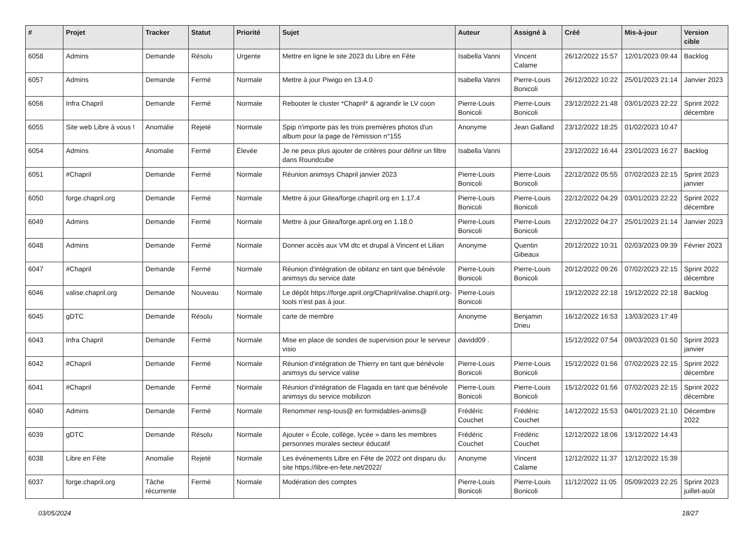| # | Projet | Tracker | Statut | Priorité | Sujet | Auteur | Assigné à | Créé | Mis-à-jour | Version cible |
| --- | --- | --- | --- | --- | --- | --- | --- | --- | --- | --- |
| 6058 | Admins | Demande | Résolu | Urgente | Mettre en ligne le site 2023 du Libre en Fête | Isabella Vanni | Vincent Calame | 26/12/2022 15:57 | 12/01/2023 09:44 | Backlog |
| 6057 | Admins | Demande | Fermé | Normale | Mettre à jour Piwigo en 13.4.0 | Isabella Vanni | Pierre-Louis Bonicoli | 26/12/2022 10:22 | 25/01/2023 21:14 | Janvier 2023 |
| 6056 | Infra Chapril | Demande | Fermé | Normale | Rebooter le cluster *Chapril* & agrandir le LV coon | Pierre-Louis Bonicoli | Pierre-Louis Bonicoli | 23/12/2022 21:48 | 03/01/2023 22:22 | Sprint 2022 décembre |
| 6055 | Site web Libre à vous ! | Anomalie | Rejeté | Normale | Spip n'importe pas les trois premières photos d'un album pour la page de l'émission n°155 | Anonyme | Jean Galland | 23/12/2022 18:25 | 01/02/2023 10:47 | |
| 6054 | Admins | Anomalie | Fermé | Élevée | Je ne peux plus ajouter de critères pour définir un filtre dans Roundcube | Isabella Vanni | | 23/12/2022 16:44 | 23/01/2023 16:27 | Backlog |
| 6051 | #Chapril | Demande | Fermé | Normale | Réunion animsys Chapril janvier 2023 | Pierre-Louis Bonicoli | Pierre-Louis Bonicoli | 22/12/2022 05:55 | 07/02/2023 22:15 | Sprint 2023 janvier |
| 6050 | forge.chapril.org | Demande | Fermé | Normale | Mettre à jour Gitea/forge.chapril.org en 1.17.4 | Pierre-Louis Bonicoli | Pierre-Louis Bonicoli | 22/12/2022 04:29 | 03/01/2023 22:22 | Sprint 2022 décembre |
| 6049 | Admins | Demande | Fermé | Normale | Mettre à jour Gitea/forge.april.org en 1.18.0 | Pierre-Louis Bonicoli | Pierre-Louis Bonicoli | 22/12/2022 04:27 | 25/01/2023 21:14 | Janvier 2023 |
| 6048 | Admins | Demande | Fermé | Normale | Donner accès aux VM dtc et drupal à Vincent et Lilian | Anonyme | Quentin Gibeaux | 20/12/2022 10:31 | 02/03/2023 09:39 | Février 2023 |
| 6047 | #Chapril | Demande | Fermé | Normale | Réunion d'intégration de obitanz en tant que bénévole animsys du service date | Pierre-Louis Bonicoli | Pierre-Louis Bonicoli | 20/12/2022 09:26 | 07/02/2023 22:15 | Sprint 2022 décembre |
| 6046 | valise.chapril.org | Demande | Nouveau | Normale | Le dépôt https://forge.april.org/Chapril/valise.chapril.org-tools n'est pas à jour. | Pierre-Louis Bonicoli | | 19/12/2022 22:18 | 19/12/2022 22:18 | Backlog |
| 6045 | gDTC | Demande | Résolu | Normale | carte de membre | Anonyme | Benjamin Drieu | 16/12/2022 16:53 | 13/03/2023 17:49 | |
| 6043 | Infra Chapril | Demande | Fermé | Normale | Mise en place de sondes de supervision pour le serveur visio | davidd09 . | | 15/12/2022 07:54 | 09/03/2023 01:50 | Sprint 2023 janvier |
| 6042 | #Chapril | Demande | Fermé | Normale | Réunion d'intégration de Thierry en tant que bénévole animsys du service valise | Pierre-Louis Bonicoli | Pierre-Louis Bonicoli | 15/12/2022 01:56 | 07/02/2023 22:15 | Sprint 2022 décembre |
| 6041 | #Chapril | Demande | Fermé | Normale | Réunion d'intégration de Flagada en tant que bénévole animsys du service mobilizon | Pierre-Louis Bonicoli | Pierre-Louis Bonicoli | 15/12/2022 01:56 | 07/02/2023 22:15 | Sprint 2022 décembre |
| 6040 | Admins | Demande | Fermé | Normale | Renommer resp-tous@ en formidables-anims@ | Frédéric Couchet | Frédéric Couchet | 14/12/2022 15:53 | 04/01/2023 21:10 | Décembre 2022 |
| 6039 | gDTC | Demande | Résolu | Normale | Ajouter « École, collège, lycée » dans les membres personnes morales secteur éducatif | Frédéric Couchet | Frédéric Couchet | 12/12/2022 18:06 | 13/12/2022 14:43 | |
| 6038 | Libre en Fête | Anomalie | Rejeté | Normale | Les événements Libre en Fête de 2022 ont disparu du site https://libre-en-fete.net/2022/ | Anonyme | Vincent Calame | 12/12/2022 11:37 | 12/12/2022 15:39 | |
| 6037 | forge.chapril.org | Tâche récurrente | Fermé | Normale | Modération des comptes | Pierre-Louis Bonicoli | Pierre-Louis Bonicoli | 11/12/2022 11:05 | 05/09/2023 22:25 | Sprint 2023 juillet-août |
03/05/2024 18/27